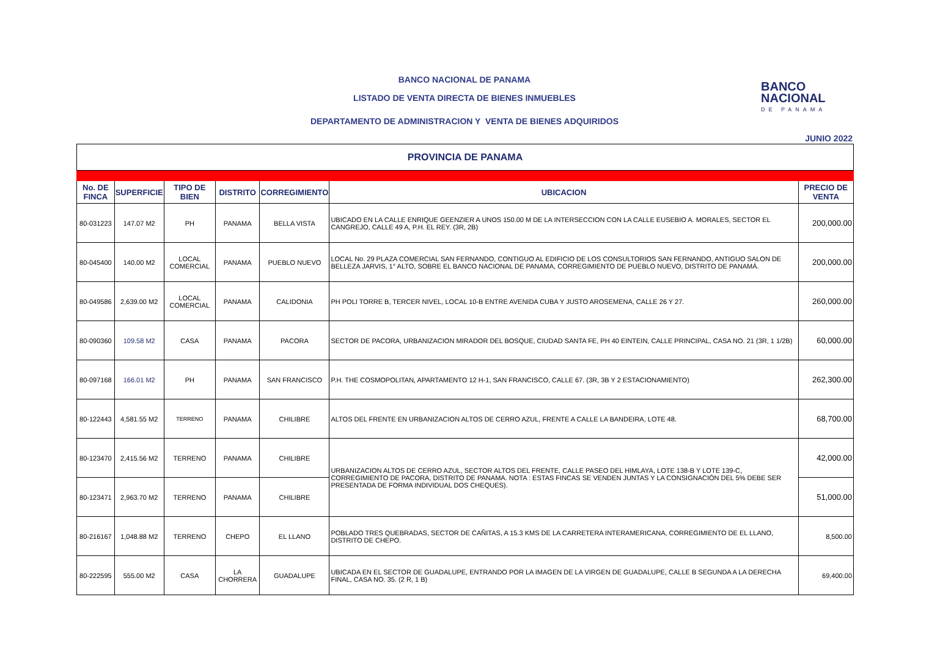BANCO NACIONAL DE PANAMA
LISTADO DE VENTA DIRECTA DE BIENES INMUEBLES
DEPARTAMENTO DE ADMINISTRACION Y VENTA DE BIENES ADQUIRIDOS
BANCO
NACIONAL
DE PANAMA
JUNIO 2022
| PROVINCIA DE PANAMA | | | | | | |
| No. DE FINCA | SUPERFICIE | TIPO DE BIEN | DISTRITO | CORREGIMIENTO | UBICACION | PRECIO DE VENTA |
| 80-031223 | 147.07 M2 | PH | PANAMA | BELLA VISTA | UBICADO EN LA CALLE ENRIQUE GEENZIER A UNOS 150.00 M DE LA INTERSECCION CON LA CALLE EUSEBIO A. MORALES, SECTOR EL CANGREJO, CALLE 49 A, P.H. EL REY. (3R, 2B) | 200,000.00 |
| 80-045400 | 140.00 M2 | LOCAL COMERCIAL | PANAMA | PUEBLO NUEVO | LOCAL No. 29 PLAZA COMERCIAL SAN FERNANDO, CONTIGUO AL EDIFICIO DE LOS CONSULTORIOS SAN FERNANDO, ANTIGUO SALON DE BELLEZA JARVIS, 1° ALTO, SOBRE EL BANCO NACIONAL DE PANAMA, CORREGIMIENTO DE PUEBLO NUEVO, DISTRITO DE PANAMÁ. | 200,000.00 |
| 80-049586 | 2,639.00 M2 | LOCAL COMERCIAL | PANAMA | CALIDONIA | PH POLI TORRE B, TERCER NIVEL, LOCAL 10-B ENTRE AVENIDA CUBA Y JUSTO AROSEMENA, CALLE 26 Y 27. | 260,000.00 |
| 80-090360 | 109.58 M2 | CASA | PANAMA | PACORA | SECTOR DE PACORA, URBANIZACION MIRADOR DEL BOSQUE, CIUDAD SANTA FE, PH 40 EINTEIN, CALLE PRINCIPAL, CASA NO. 21 (3R, 1 1/2B) | 60,000.00 |
| 80-097168 | 166.01 M2 | PH | PANAMA | SAN FRANCISCO | P.H. THE COSMOPOLITAN, APARTAMENTO 12 H-1, SAN FRANCISCO, CALLE 67. (3R, 3B Y 2 ESTACIONAMIENTO) | 262,300.00 |
| 80-122443 | 4,581.55 M2 | TERRENO | PANAMA | CHILIBRE | ALTOS DEL FRENTE EN URBANIZACION ALTOS DE CERRO AZUL, FRENTE A CALLE LA BANDEIRA, LOTE 48. | 68,700.00 |
| 80-123470 | 2,415.56 M2 | TERRENO | PANAMA | CHILIBRE | URBANIZACION ALTOS DE CERRO AZUL, SECTOR ALTOS DEL FRENTE, CALLE PASEO DEL HIMLAYA, LOTE 138-B Y LOTE 139-C, CORREGIMIENTO DE PACORA, DISTRITO DE PANAMA. NOTA : ESTAS FINCAS SE VENDEN JUNTAS Y LA CONSIGNACIÓN DEL 5% DEBE SER PRESENTADA DE FORMA INDIVIDUAL DOS CHEQUES). | 42,000.00 |
| 80-123471 | 2,963.70 M2 | TERRENO | PANAMA | CHILIBRE | | 51,000.00 |
| 80-216167 | 1,048.88 M2 | TERRENO | CHEPO | EL LLANO | POBLADO TRES QUEBRADAS, SECTOR DE CAÑITAS, A 15.3 KMS DE LA CARRETERA INTERAMERICANA, CORREGIMIENTO DE EL LLANO, DISTRITO DE CHEPO. | 8,500.00 |
| 80-222595 | 555.00 M2 | CASA | LA CHORRERA | GUADALUPE | UBICADA EN EL SECTOR DE GUADALUPE, ENTRANDO POR LA IMAGEN DE LA VIRGEN DE GUADALUPE, CALLE B SEGUNDA A LA DERECHA FINAL, CASA NO. 35. (2 R, 1 B) | 69,400.00 |